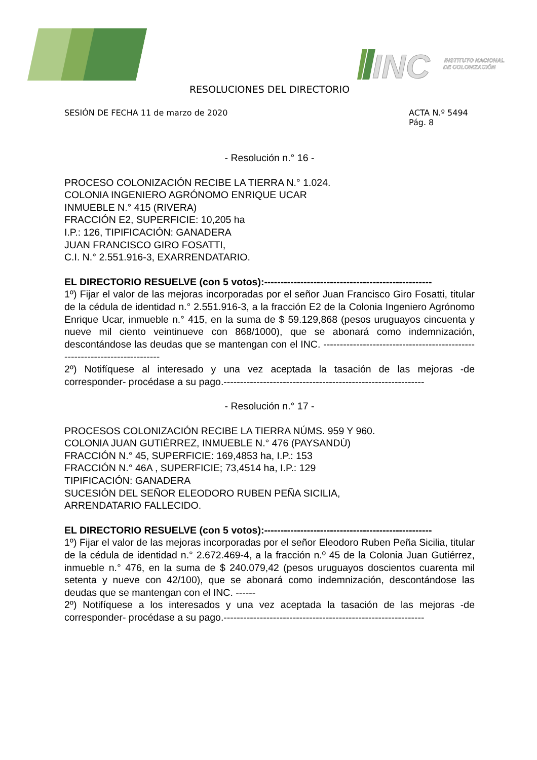INC
INSTITUTO NACIONAL
DE COLONIZACIÓN
RESOLUCIONES DEL DIRECTORIO
SESIÓN DE FECHA 11 de marzo de 2020
ACTA N.º 5494
Pág. 8
- Resolución n.° 16 -
PROCESO COLONIZACIÓN RECIBE LA TIERRA N.° 1.024.
COLONIA INGENIERO AGRÓNOMO ENRIQUE UCAR
INMUEBLE N.° 415 (RIVERA)
FRACCIÓN E2, SUPERFICIE: 10,205 ha
I.P.: 126, TIPIFICACIÓN: GANADERA
JUAN FRANCISCO GIRO FOSATTI,
C.I. N.° 2.551.916-3, EXARRENDATARIO.
EL DIRECTORIO RESUELVE (con 5 votos):---------------------------------------------------
1º) Fijar el valor de las mejoras incorporadas por el señor Juan Francisco Giro Fosatti, titular de la cédula de identidad n.° 2.551.916-3, a la fracción E2 de la Colonia Ingeniero Agrónomo Enrique Ucar, inmueble n.° 415, en la suma de $ 59.129,868 (pesos uruguayos cincuenta y nueve mil ciento veintinueve con 868/1000), que se abonará como indemnización, descontándose las deudas que se mantengan con el INC. ---------------------------------------------------------------------------
2º) Notifíquese al interesado y una vez aceptada la tasación de las mejoras -de corresponder- procédase a su pago.-------------------------------------------------------------
- Resolución n.° 17 -
PROCESOS COLONIZACIÓN RECIBE LA TIERRA NÚMS. 959 Y 960.
COLONIA JUAN GUTIÉRREZ, INMUEBLE N.° 476 (PAYSANDÚ)
FRACCIÓN N.° 45, SUPERFICIE: 169,4853 ha, I.P.: 153
FRACCIÓN N.° 46A , SUPERFICIE; 73,4514 ha, I.P.: 129
TIPIFICACIÓN: GANADERA
SUCESIÓN DEL SEÑOR ELEODORO RUBEN PEÑA SICILIA,
ARRENDATARIO FALLECIDO.
EL DIRECTORIO RESUELVE (con 5 votos):---------------------------------------------------
1º) Fijar el valor de las mejoras incorporadas por el señor Eleodoro Ruben Peña Sicilia, titular de la cédula de identidad n.° 2.672.469-4, a la fracción n.º 45 de la Colonia Juan Gutiérrez, inmueble n.° 476, en la suma de $ 240.079,42 (pesos uruguayos doscientos cuarenta mil setenta y nueve con 42/100), que se abonará como indemnización, descontándose las deudas que se mantengan con el INC. ------
2º) Notifíquese a los interesados y una vez aceptada la tasación de las mejoras -de corresponder- procédase a su pago.-------------------------------------------------------------